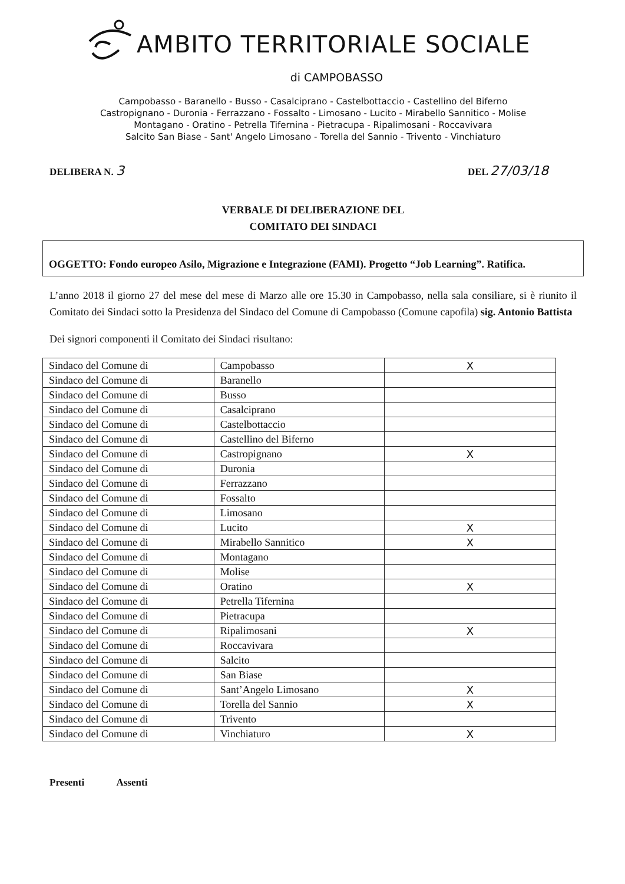AMBITO TERRITORIALE SOCIALE
di CAMPOBASSO
Campobasso - Baranello - Busso - Casalciprano - Castelbottaccio - Castellino del Biferno
Castropignano - Duronia - Ferrazzano - Fossalto - Limosano - Lucito - Mirabello Sannitico - Molise
Montagano - Oratino - Petrella Tifernina - Pietracupa - Ripalimosani - Roccavivara
Salcito San Biase - Sant' Angelo Limosano - Torella del Sannio - Trivento - Vinchiaturo
DELIBERA N. 3 DEL 27/03/18
VERBALE DI DELIBERAZIONE DEL
COMITATO DEI SINDACI
OGGETTO: Fondo europeo Asilo, Migrazione e Integrazione (FAMI). Progetto “Job Learning”. Ratifica.
L’anno 2018 il giorno 27 del mese del mese di Marzo alle ore 15.30 in Campobasso, nella sala consiliare, si è riunito il Comitato dei Sindaci sotto la Presidenza del Sindaco del Comune di Campobasso (Comune capofila) sig. Antonio Battista
Dei signori componenti il Comitato dei Sindaci risultano:
| Sindaco del Comune di | Campobasso | X |
| Sindaco del Comune di | Baranello | |
| Sindaco del Comune di | Busso | |
| Sindaco del Comune di | Casalciprano | |
| Sindaco del Comune di | Castelbottaccio | |
| Sindaco del Comune di | Castellino del Biferno | |
| Sindaco del Comune di | Castropignano | X |
| Sindaco del Comune di | Duronia | |
| Sindaco del Comune di | Ferrazzano | |
| Sindaco del Comune di | Fossalto | |
| Sindaco del Comune di | Limosano | |
| Sindaco del Comune di | Lucito | X |
| Sindaco del Comune di | Mirabello Sannitico | X |
| Sindaco del Comune di | Montagano | |
| Sindaco del Comune di | Molise | |
| Sindaco del Comune di | Oratino | X |
| Sindaco del Comune di | Petrella Tifernina | |
| Sindaco del Comune di | Pietracupa | |
| Sindaco del Comune di | Ripalimosani | X |
| Sindaco del Comune di | Roccavivara | |
| Sindaco del Comune di | Salcito | |
| Sindaco del Comune di | San Biase | |
| Sindaco del Comune di | Sant’Angelo Limosano | X |
| Sindaco del Comune di | Torella del Sannio | X |
| Sindaco del Comune di | Trivento | |
| Sindaco del Comune di | Vinchiaturo | X |
Presenti Assenti